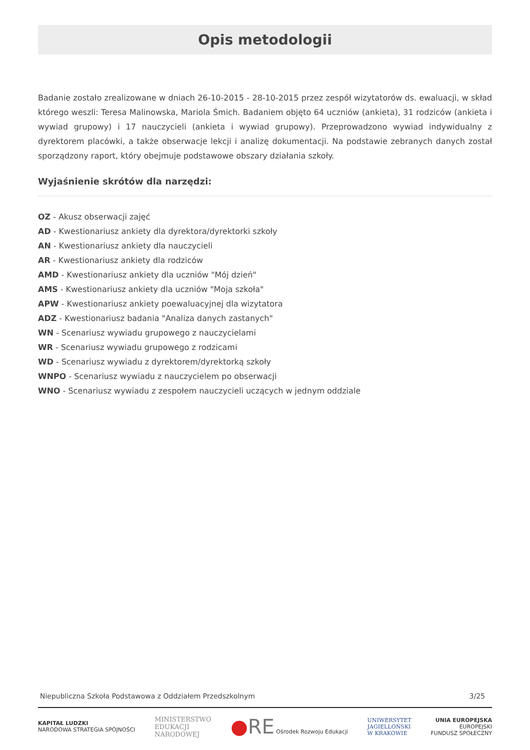Opis metodologii
Badanie zostało zrealizowane w dniach 26-10-2015 - 28-10-2015 przez zespół wizytatorów ds. ewaluacji, w skład którego weszli: Teresa Malinowska, Mariola Śmich. Badaniem objęto 64 uczniów (ankieta), 31 rodziców (ankieta i wywiad grupowy) i 17 nauczycieli (ankieta i wywiad grupowy). Przeprowadzono wywiad indywidualny z dyrektorem placówki, a także obserwacje lekcji i analizę dokumentacji. Na podstawie zebranych danych został sporządzony raport, który obejmuje podstawowe obszary działania szkoły.
Wyjaśnienie skrótów dla narzędzi:
OZ - Akusz obserwacji zajęć
AD - Kwestionariusz ankiety dla dyrektora/dyrektorki szkoły
AN - Kwestionariusz ankiety dla nauczycieli
AR - Kwestionariusz ankiety dla rodziców
AMD - Kwestionariusz ankiety dla uczniów "Mój dzień"
AMS - Kwestionariusz ankiety dla uczniów "Moja szkoła"
APW - Kwestionariusz ankiety poewaluacyjnej dla wizytatora
ADZ - Kwestionariusz badania "Analiza danych zastanych"
WN - Scenariusz wywiadu grupowego z nauczycielami
WR - Scenariusz wywiadu grupowego z rodzicami
WD - Scenariusz wywiadu z dyrektorem/dyrektorką szkoły
WNPO - Scenariusz wywiadu z nauczycielem po obserwacji
WNO - Scenariusz wywiadu z zespołem nauczycieli uczących w jednym oddziale
Niepubliczna Szkoła Podstawowa z Oddziałem Przedszkolnym 3/25
KAPITAŁ LUDZKI
NARODOWA STRATEGIA SPÓJNOŚCI
MINISTERSTWO
EDUKACJI
NARODOWEJ
●RE Ośrodek Rozwoju Edukacji
UNIWERSYTET
JAGIELLOŃSKI
W KRAKOWIE
UNIA EUROPEJSKA
EUROPEJSKI
FUNDUSZ SPOŁECZNY